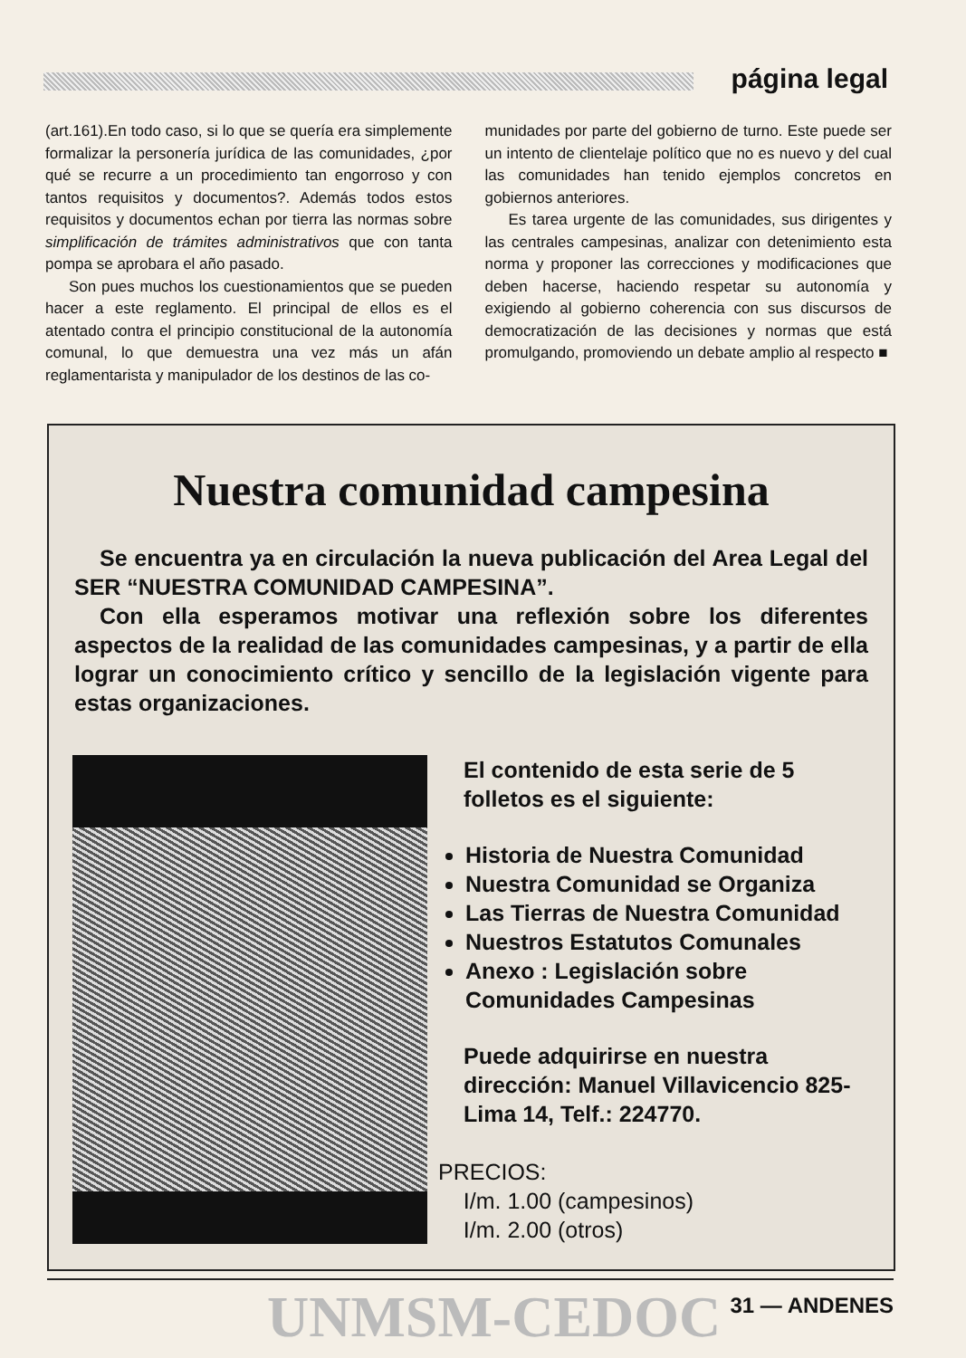página legal
(art.161).En todo caso, si lo que se quería era simplemente formalizar la personería jurídica de las comunidades, ¿por qué se recurre a un procedimiento tan engorroso y con tantos requisitos y documentos?. Además todos estos requisitos y documentos echan por tierra las normas sobre simplificación de trámites administrativos que con tanta pompa se aprobara el año pasado.
Son pues muchos los cuestionamientos que se pueden hacer a este reglamento. El principal de ellos es el atentado contra el principio constitucional de la autonomía comunal, lo que demuestra una vez más un afán reglamentarista y manipulador de los destinos de las co-
munidades por parte del gobierno de turno. Este puede ser un intento de clientelaje político que no es nuevo y del cual las comunidades han tenido ejemplos concretos en gobiernos anteriores.
Es tarea urgente de las comunidades, sus dirigentes y las centrales campesinas, analizar con detenimiento esta norma y proponer las correcciones y modificaciones que deben hacerse, haciendo respetar su autonomía y exigiendo al gobierno coherencia con sus discursos de democratización de las decisiones y normas que está promulgando, promoviendo un debate amplio al respecto ■
Nuestra comunidad campesina
Se encuentra ya en circulación la nueva publicación del Area Legal del SER “NUESTRA COMUNIDAD CAMPESINA”.
Con ella esperamos motivar una reflexión sobre los diferentes aspectos de la realidad de las comunidades campesinas, y a partir de ella lograr un conocimiento crítico y sencillo de la legislación vigente para estas organizaciones.
El contenido de esta serie de 5 folletos es el siguiente:
Historia de Nuestra Comunidad
Nuestra Comunidad se Organiza
Las Tierras de Nuestra Comunidad
Nuestros Estatutos Comunales
Anexo : Legislación sobre Comunidades Campesinas
Puede adquirirse en nuestra dirección: Manuel Villavicencio 825-Lima 14, Telf.: 224770.
PRECIOS:
I/m. 1.00 (campesinos)
I/m. 2.00 (otros)
UNMSM-CEDOC 31 — ANDENES